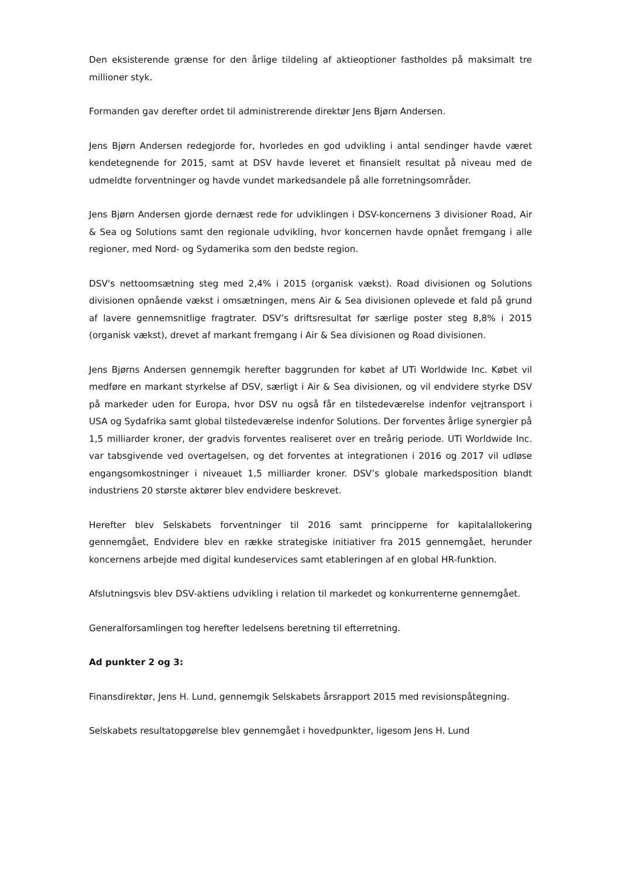Den eksisterende grænse for den årlige tildeling af aktieoptioner fastholdes på maksimalt tre millioner styk.
Formanden gav derefter ordet til administrerende direktør Jens Bjørn Andersen.
Jens Bjørn Andersen redegjorde for, hvorledes en god udvikling i antal sendinger havde været kendetegnende for 2015, samt at DSV havde leveret et finansielt resultat på niveau med de udmeldte forventninger og havde vundet markedsandele på alle forretningsområder.
Jens Bjørn Andersen gjorde dernæst rede for udviklingen i DSV-koncernens 3 divisioner Road, Air & Sea og Solutions samt den regionale udvikling, hvor koncernen havde opnået fremgang i alle regioner, med Nord- og Sydamerika som den bedste region.
DSV's nettoomsætning steg med 2,4% i 2015 (organisk vækst). Road divisionen og Solutions divisionen opnående vækst i omsætningen, mens Air & Sea divisionen oplevede et fald på grund af lavere gennemsnitlige fragtrater. DSV’s driftsresultat før særlige poster steg 8,8% i 2015 (organisk vækst), drevet af markant fremgang i Air & Sea divisionen og Road divisionen.
Jens Bjørns Andersen gennemgik herefter baggrunden for købet af UTi Worldwide Inc. Købet vil medføre en markant styrkelse af DSV, særligt i Air & Sea divisionen, og vil endvidere styrke DSV på markeder uden for Europa, hvor DSV nu også får en tilstedeværelse indenfor vejtransport i USA og Sydafrika samt global tilstedeværelse indenfor Solutions. Der forventes årlige synergier på 1,5 milliarder kroner, der gradvis forventes realiseret over en treårig periode. UTi Worldwide Inc. var tabsgivende ved overtagelsen, og det forventes at integrationen i 2016 og 2017 vil udløse engangsomkostninger i niveauet 1,5 milliarder kroner. DSV’s globale markedsposition blandt industriens 20 største aktører blev endvidere beskrevet.
Herefter blev Selskabets forventninger til 2016 samt principperne for kapitalallokering gennemgået, Endvidere blev en række strategiske initiativer fra 2015 gennemgået, herunder koncernens arbejde med digital kundeservices samt etableringen af en global HR-funktion.
Afslutningsvis blev DSV-aktiens udvikling i relation til markedet og konkurrenterne gennemgået.
Generalforsamlingen tog herefter ledelsens beretning til efterretning.
Ad punkter 2 og 3:
Finansdirektør, Jens H. Lund, gennemgik Selskabets årsrapport 2015 med revisionspåtegning.
Selskabets resultatopgørelse blev gennemgået i hovedpunkter, ligesom Jens H. Lund